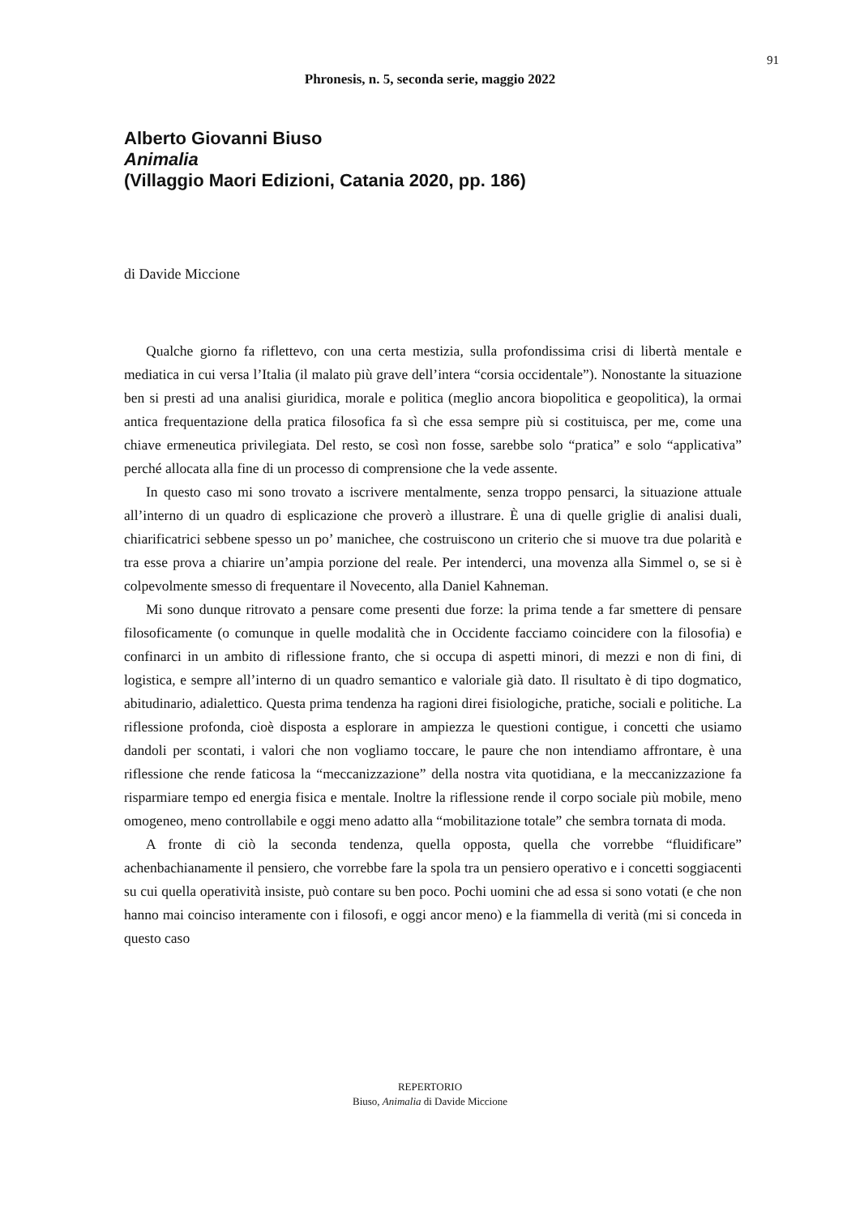91
Phronesis, n. 5, seconda serie, maggio 2022
Alberto Giovanni Biuso
Animalia
(Villaggio Maori Edizioni, Catania 2020, pp. 186)
di Davide Miccione
Qualche giorno fa riflettevo, con una certa mestizia, sulla profondissima crisi di libertà mentale e mediatica in cui versa l’Italia (il malato più grave dell’intera “corsia occidentale”). Nonostante la situazione ben si presti ad una analisi giuridica, morale e politica (meglio ancora biopolitica e geopolitica), la ormai antica frequentazione della pratica filosofica fa sì che essa sempre più si costituisca, per me, come una chiave ermeneutica privilegiata. Del resto, se così non fosse, sarebbe solo “pratica” e solo “applicativa” perché allocata alla fine di un processo di comprensione che la vede assente.
In questo caso mi sono trovato a iscrivere mentalmente, senza troppo pensarci, la situazione attuale all’interno di un quadro di esplicazione che proverò a illustrare. È una di quelle griglie di analisi duali, chiarificatrici sebbene spesso un po’ manichee, che costruiscono un criterio che si muove tra due polarità e tra esse prova a chiarire un’ampia porzione del reale. Per intenderci, una movenza alla Simmel o, se si è colpevolmente smesso di frequentare il Novecento, alla Daniel Kahneman.
Mi sono dunque ritrovato a pensare come presenti due forze: la prima tende a far smettere di pensare filosoficamente (o comunque in quelle modalità che in Occidente facciamo coincidere con la filosofia) e confinarci in un ambito di riflessione franto, che si occupa di aspetti minori, di mezzi e non di fini, di logistica, e sempre all’interno di un quadro semantico e valoriale già dato. Il risultato è di tipo dogmatico, abitudinario, adialettico. Questa prima tendenza ha ragioni direi fisiologiche, pratiche, sociali e politiche. La riflessione profonda, cioè disposta a esplorare in ampiezza le questioni contigue, i concetti che usiamo dandoli per scontati, i valori che non vogliamo toccare, le paure che non intendiamo affrontare, è una riflessione che rende faticosa la “meccanizzazione” della nostra vita quotidiana, e la meccanizzazione fa risparmiare tempo ed energia fisica e mentale. Inoltre la riflessione rende il corpo sociale più mobile, meno omogeneo, meno controllabile e oggi meno adatto alla “mobilitazione totale” che sembra tornata di moda.
A fronte di ciò la seconda tendenza, quella opposta, quella che vorrebbe “fluidificare” achenbachianamente il pensiero, che vorrebbe fare la spola tra un pensiero operativo e i concetti soggiacenti su cui quella operatività insiste, può contare su ben poco. Pochi uomini che ad essa si sono votati (e che non hanno mai coinciso interamente con i filosofi, e oggi ancor meno) e la fiammella di verità (mi si conceda in questo caso
REPERTORIO
Biuso, Animalia di Davide Miccione